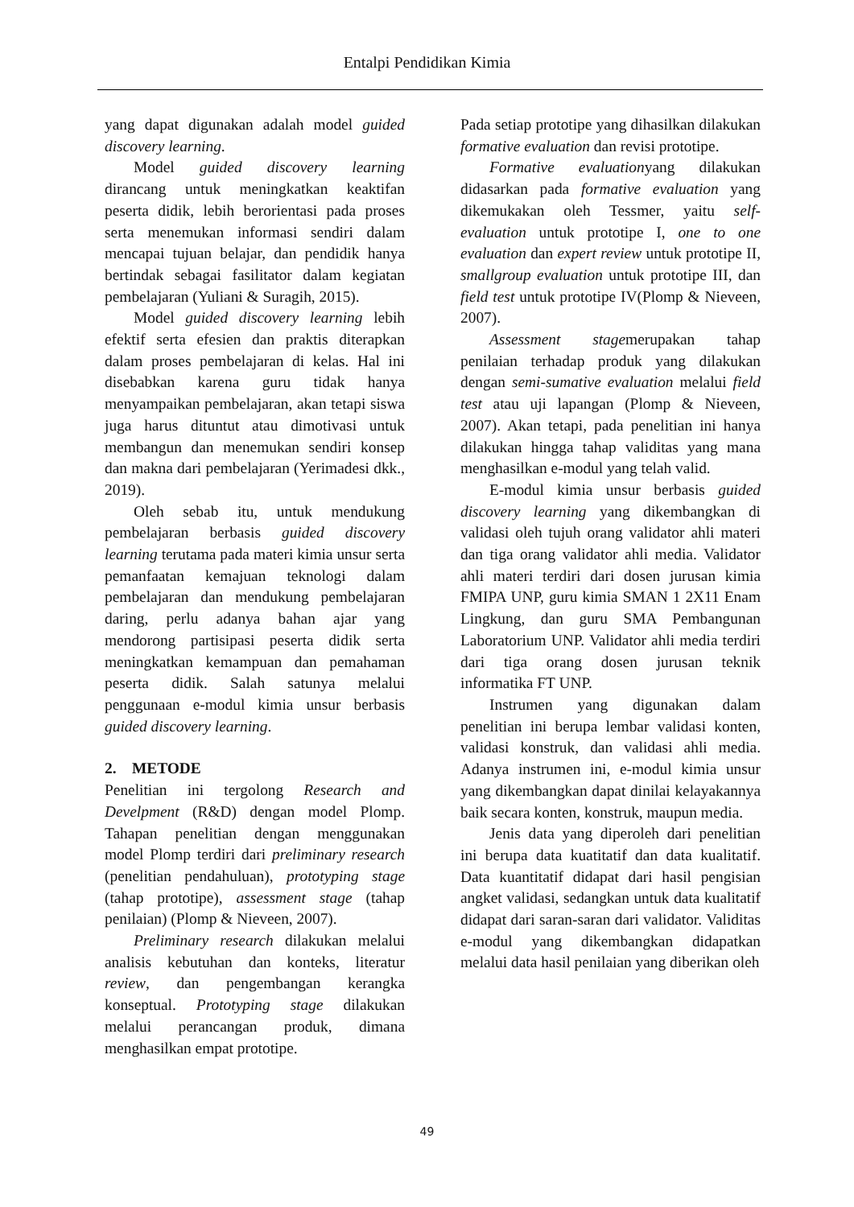Entalpi Pendidikan Kimia
yang dapat digunakan adalah model guided discovery learning.
Model guided discovery learning dirancang untuk meningkatkan keaktifan peserta didik, lebih berorientasi pada proses serta menemukan informasi sendiri dalam mencapai tujuan belajar, dan pendidik hanya bertindak sebagai fasilitator dalam kegiatan pembelajaran (Yuliani & Suragih, 2015).
Model guided discovery learning lebih efektif serta efesien dan praktis diterapkan dalam proses pembelajaran di kelas. Hal ini disebabkan karena guru tidak hanya menyampaikan pembelajaran, akan tetapi siswa juga harus dituntut atau dimotivasi untuk membangun dan menemukan sendiri konsep dan makna dari pembelajaran (Yerimadesi dkk., 2019).
Oleh sebab itu, untuk mendukung pembelajaran berbasis guided discovery learning terutama pada materi kimia unsur serta pemanfaatan kemajuan teknologi dalam pembelajaran dan mendukung pembelajaran daring, perlu adanya bahan ajar yang mendorong partisipasi peserta didik serta meningkatkan kemampuan dan pemahaman peserta didik. Salah satunya melalui penggunaan e-modul kimia unsur berbasis guided discovery learning.
2. METODE
Penelitian ini tergolong Research and Develpment (R&D) dengan model Plomp. Tahapan penelitian dengan menggunakan model Plomp terdiri dari preliminary research (penelitian pendahuluan), prototyping stage (tahap prototipe), assessment stage (tahap penilaian) (Plomp & Nieveen, 2007).
Preliminary research dilakukan melalui analisis kebutuhan dan konteks, literatur review, dan pengembangan kerangka konseptual. Prototyping stage dilakukan melalui perancangan produk, dimana menghasilkan empat prototipe.
Pada setiap prototipe yang dihasilkan dilakukan formative evaluation dan revisi prototipe.
Formative evaluationyang dilakukan didasarkan pada formative evaluation yang dikemukakan oleh Tessmer, yaitu self-evaluation untuk prototipe I, one to one evaluation dan expert review untuk prototipe II, smallgroup evaluation untuk prototipe III, dan field test untuk prototipe IV(Plomp & Nieveen, 2007).
Assessment stagemerupakan tahap penilaian terhadap produk yang dilakukan dengan semi-sumative evaluation melalui field test atau uji lapangan (Plomp & Nieveen, 2007). Akan tetapi, pada penelitian ini hanya dilakukan hingga tahap validitas yang mana menghasilkan e-modul yang telah valid.
E-modul kimia unsur berbasis guided discovery learning yang dikembangkan di validasi oleh tujuh orang validator ahli materi dan tiga orang validator ahli media. Validator ahli materi terdiri dari dosen jurusan kimia FMIPA UNP, guru kimia SMAN 1 2X11 Enam Lingkung, dan guru SMA Pembangunan Laboratorium UNP. Validator ahli media terdiri dari tiga orang dosen jurusan teknik informatika FT UNP.
Instrumen yang digunakan dalam penelitian ini berupa lembar validasi konten, validasi konstruk, dan validasi ahli media. Adanya instrumen ini, e-modul kimia unsur yang dikembangkan dapat dinilai kelayakannya baik secara konten, konstruk, maupun media.
Jenis data yang diperoleh dari penelitian ini berupa data kuatitatif dan data kualitatif. Data kuantitatif didapat dari hasil pengisian angket validasi, sedangkan untuk data kualitatif didapat dari saran-saran dari validator. Validitas e-modul yang dikembangkan didapatkan melalui data hasil penilaian yang diberikan oleh
49